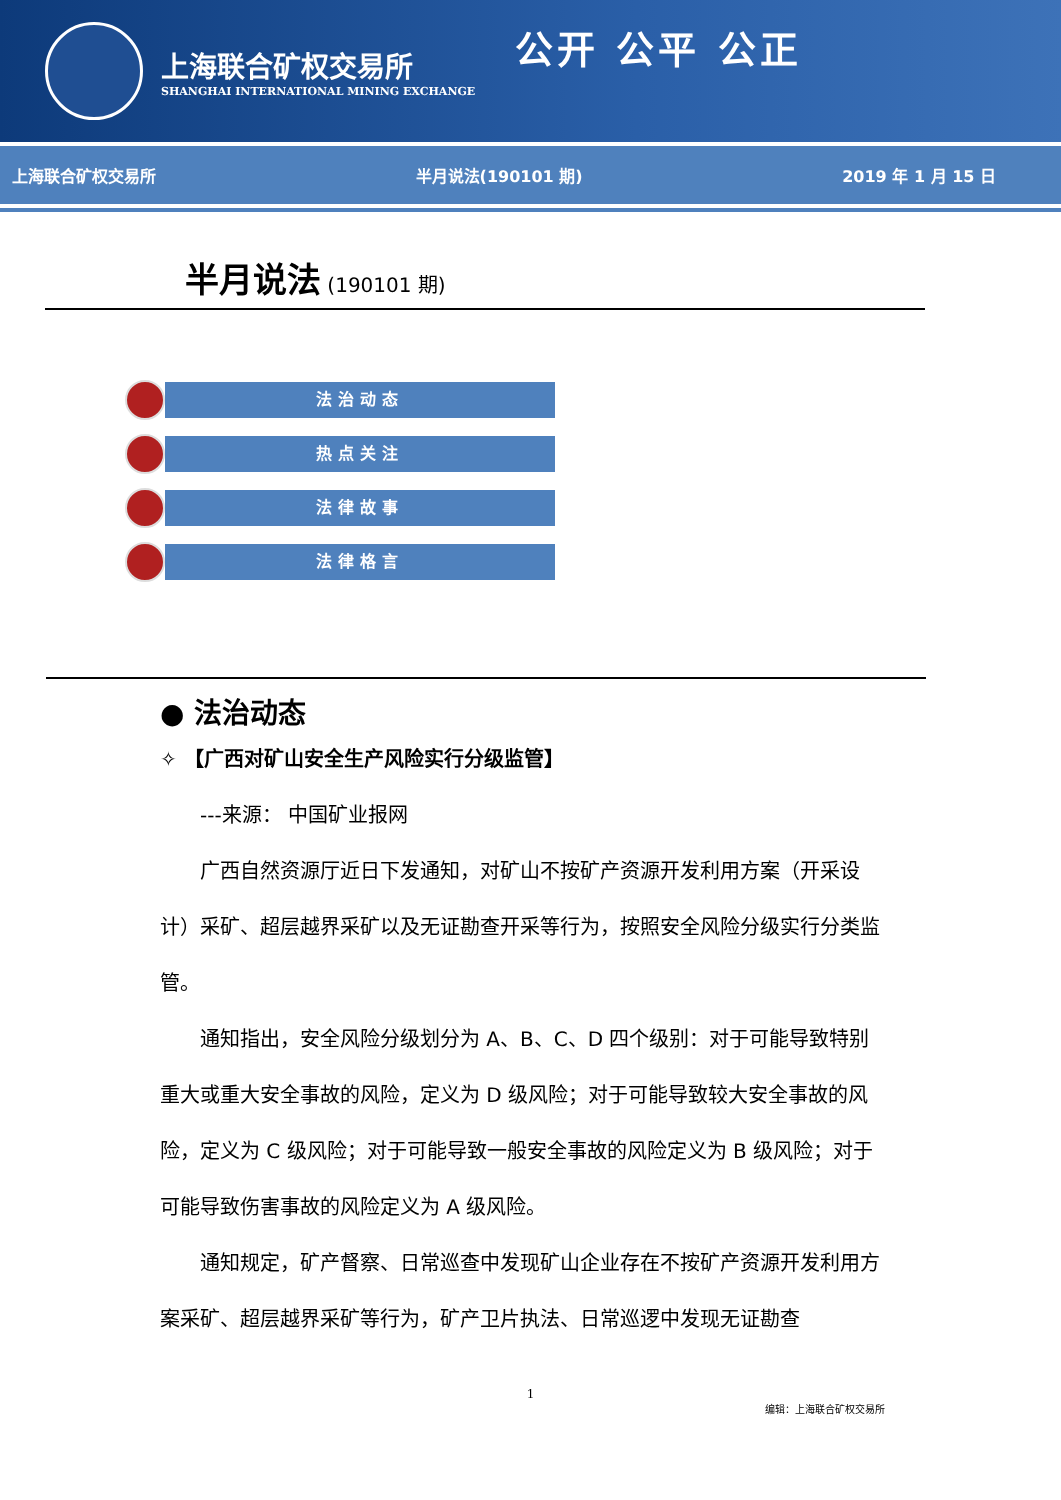上海联合矿权交易所
SHANGHAI INTERNATIONAL MINING EXCHANGE
公开 公平 公正
上海联合矿权交易所 半月说法(190101 期) 2019 年 1 月 15 日
半月说法 (190101 期)
法治动态
热点关注
法律故事
法律格言
● 法治动态
✧ 【广西对矿山安全生产风险实行分级监管】
---来源： 中国矿业报网
广西自然资源厅近日下发通知，对矿山不按矿产资源开发利用方案（开采设计）采矿、超层越界采矿以及无证勘查开采等行为，按照安全风险分级实行分类监管。
通知指出，安全风险分级划分为 A、B、C、D 四个级别：对于可能导致特别重大或重大安全事故的风险，定义为 D 级风险；对于可能导致较大安全事故的风险，定义为 C 级风险；对于可能导致一般安全事故的风险定义为 B 级风险；对于可能导致伤害事故的风险定义为 A 级风险。
通知规定，矿产督察、日常巡查中发现矿山企业存在不按矿产资源开发利用方案采矿、超层越界采矿等行为，矿产卫片执法、日常巡逻中发现无证勘查
1
编辑：上海联合矿权交易所